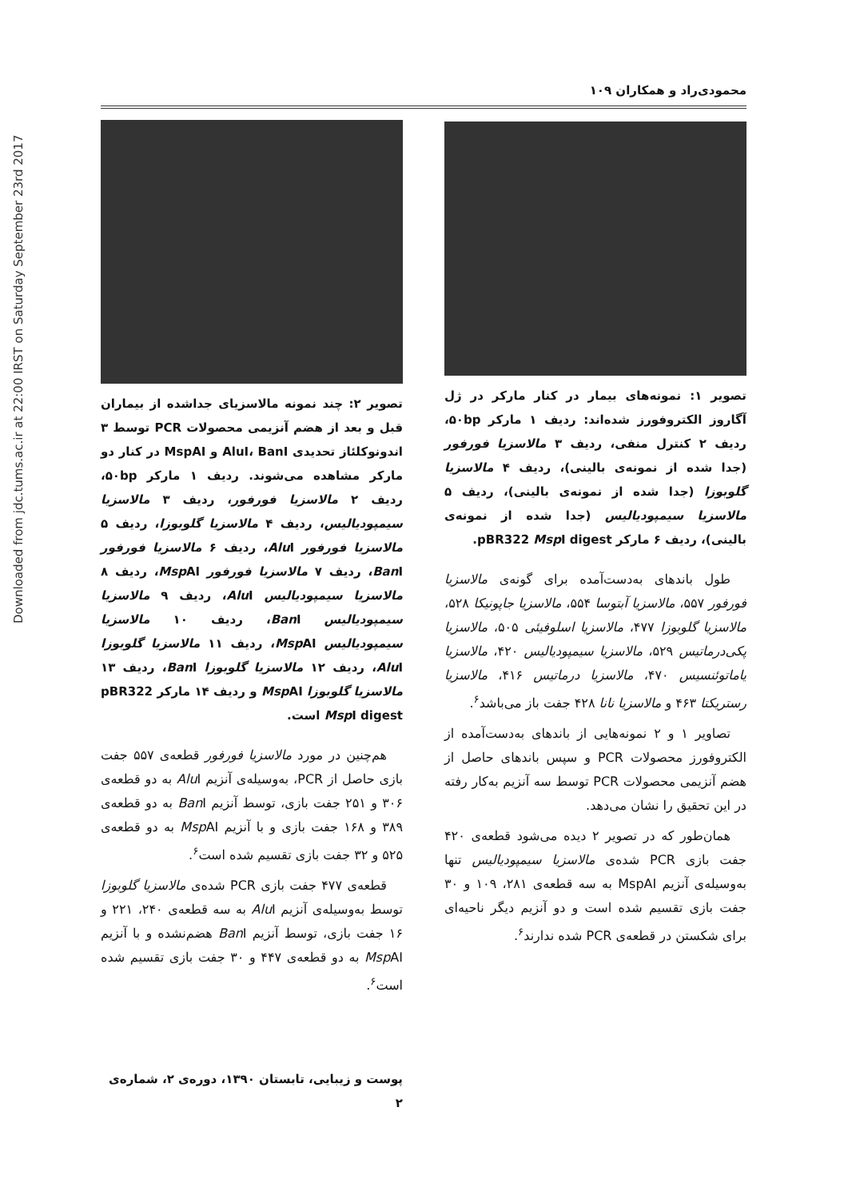Downloaded from jdc.tums.ac.ir at 22:00 IRST on Saturday September 23rd 2017
محمودی‌راد و همکاران ۱۰۹
تصویر ۱: نمونه‌های بیمار در کنار مارکر در ژل آگاروز الکتروفورز شده‌اند: ردیف ۱ مارکر ۵۰bp، ردیف ۲ کنترل منفی، ردیف ۳ مالاسزیا فورفور (جدا شده از نمونه‌ی بالینی)، ردیف ۴ مالاسزیا گلوبوزا (جدا شده از نمونه‌ی بالینی)، ردیف ۵ مالاسزیا سیمپودیالیس (جدا شده از نمونه‌ی بالینی)، ردیف ۶ مارکر pBR322 Msp I digest.
طول باندهای به‌دست‌آمده برای گونه‌ی مالاسزیا فورفور ۵۵۷، مالاسزیا آبتوسا ۵۵۴، مالاسزیا جاپونیکا ۵۲۸، مالاسزیا گلوبوزا ۴۷۷، مالاسزیا اسلوفیئی ۵۰۵، مالاسزیا پکی‌درماتیس ۵۲۹، مالاسزیا سیمپودیالیس ۴۲۰، مالاسزیا یاماتوئنسیس ۴۷۰، مالاسزیا درماتیس ۴۱۶، مالاسزیا رستریکتا ۴۶۳ و مالاسزیا نانا ۴۲۸ جفت باز می‌باشد<sup>۶</sup>.
تصاویر ۱ و ۲ نمونه‌هایی از باندهای به‌دست‌آمده از الکتروفورز محصولات PCR و سپس باندهای حاصل از هضم آنزیمی محصولات PCR توسط سه آنزیم به‌کار رفته در این تحقیق را نشان می‌دهد.
همان‌طور که در تصویر ۲ دیده می‌شود قطعه‌ی ۴۲۰ جفت بازی PCR شده‌ی مالاسزیا سیمپودیالیس تنها به‌وسیله‌ی آنزیم MspAI به سه قطعه‌ی ۲۸۱، ۱۰۹ و ۳۰ جفت بازی تقسیم شده است و دو آنزیم دیگر ناحیه‌ای برای شکستن در قطعه‌ی PCR شده ندارند<sup>۶</sup>.
تصویر ۲: چند نمونه مالاسزیای جداشده از بیماران قبل و بعد از هضم آنزیمی محصولات PCR توسط ۳ اندونوکلئاز تحدیدی AluI، BanI و MspAI در کنار دو مارکر مشاهده می‌شوند. ردیف ۱ مارکر ۵۰bp، ردیف ۲ مالاسزیا فورفور، ردیف ۳ مالاسزیا سیمپودیالیس، ردیف ۴ مالاسزیا گلوبوزا، ردیف ۵ مالاسزیا فورفور Alu I، ردیف ۶ مالاسزیا فورفور Ban I، ردیف ۷ مالاسزیا فورفور Msp AI، ردیف ۸ مالاسزیا سیمپودیالیس Alu I، ردیف ۹ مالاسزیا سیمپودیالیس Ban I، ردیف ۱۰ مالاسزیا سیمپودیالیس Msp AI، ردیف ۱۱ مالاسزیا گلوبوزا Alu I، ردیف ۱۲ مالاسزیا گلوبوزا Ban I، ردیف ۱۳ مالاسزیا گلوبوزا Msp AI و ردیف ۱۴ مارکر pBR322 Msp I digest است.
هم‌چنین در مورد مالاسزیا فورفور قطعه‌ی ۵۵۷ جفت بازی حاصل از PCR، به‌وسیله‌ی آنزیم Alu I به دو قطعه‌ی ۳۰۶ و ۲۵۱ جفت بازی، توسط آنزیم Ban I به دو قطعه‌ی ۳۸۹ و ۱۶۸ جفت بازی و با آنزیم Msp AI به دو قطعه‌ی ۵۲۵ و ۳۲ جفت بازی تقسیم شده است<sup>۶</sup>.
قطعه‌ی ۴۷۷ جفت بازی PCR شده‌ی مالاسزیا گلوبوزا توسط به‌وسیله‌ی آنزیم Alu I به سه قطعه‌ی ۲۴۰، ۲۲۱ و ۱۶ جفت بازی، توسط آنزیم Ban I هضم‌نشده و با آنزیم Msp AI به دو قطعه‌ی ۴۴۷ و ۳۰ جفت بازی تقسیم شده است<sup>۶</sup>.
پوست و زیبایی، تابستان ۱۳۹۰، دوره‌ی ۲، شماره‌ی ۲